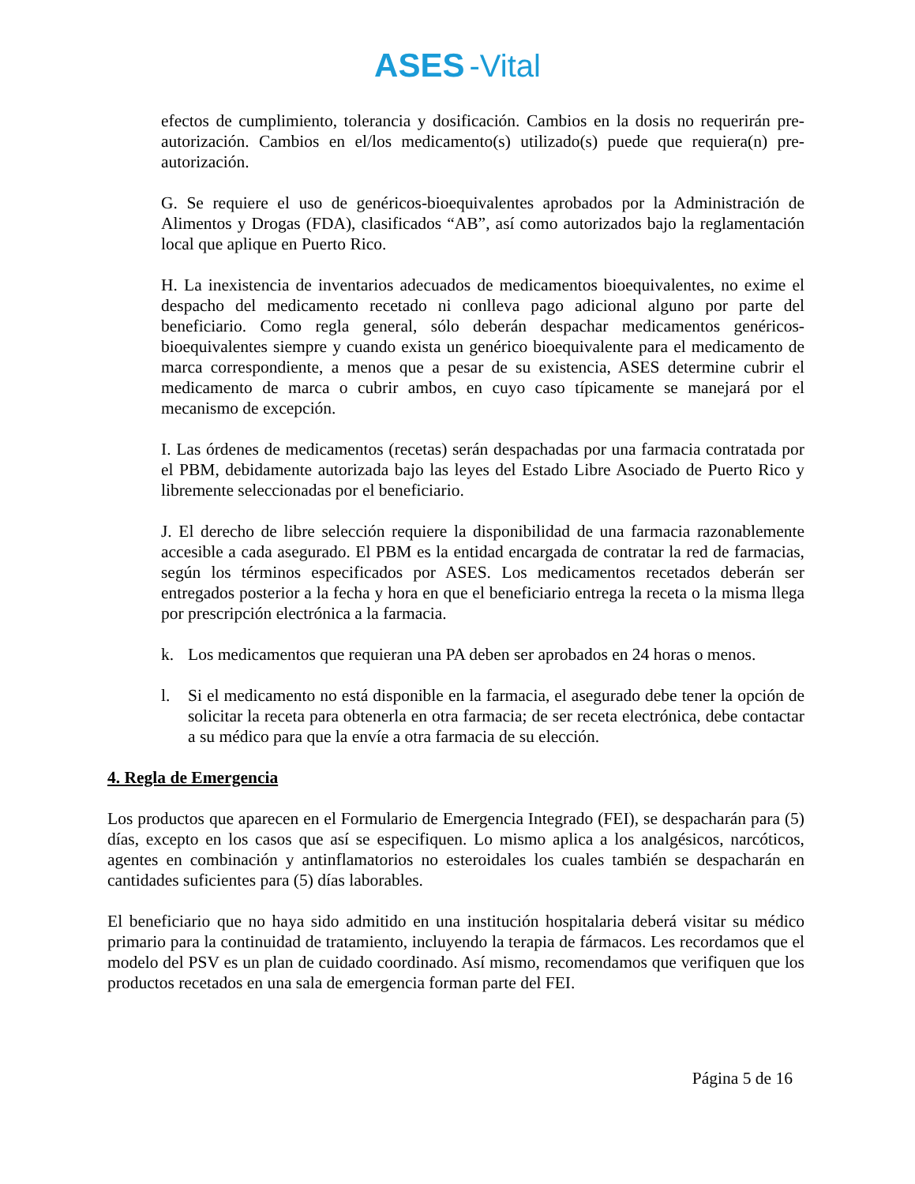ASES -Vital
efectos de cumplimiento, tolerancia y dosificación. Cambios en la dosis no requerirán pre-autorización. Cambios en el/los medicamento(s) utilizado(s) puede que requiera(n) pre-autorización.
G. Se requiere el uso de genéricos-bioequivalentes aprobados por la Administración de Alimentos y Drogas (FDA), clasificados “AB”, así como autorizados bajo la reglamentación local que aplique en Puerto Rico.
H. La inexistencia de inventarios adecuados de medicamentos bioequivalentes, no exime el despacho del medicamento recetado ni conlleva pago adicional alguno por parte del beneficiario. Como regla general, sólo deberán despachar medicamentos genéricos-bioequivalentes siempre y cuando exista un genérico bioequivalente para el medicamento de marca correspondiente, a menos que a pesar de su existencia, ASES determine cubrir el medicamento de marca o cubrir ambos, en cuyo caso típicamente se manejará por el mecanismo de excepción.
I. Las órdenes de medicamentos (recetas) serán despachadas por una farmacia contratada por el PBM, debidamente autorizada bajo las leyes del Estado Libre Asociado de Puerto Rico y libremente seleccionadas por el beneficiario.
J. El derecho de libre selección requiere la disponibilidad de una farmacia razonablemente accesible a cada asegurado. El PBM es la entidad encargada de contratar la red de farmacias, según los términos especificados por ASES. Los medicamentos recetados deberán ser entregados posterior a la fecha y hora en que el beneficiario entrega la receta o la misma llega por prescripción electrónica a la farmacia.
k. Los medicamentos que requieran una PA deben ser aprobados en 24 horas o menos.
l. Si el medicamento no está disponible en la farmacia, el asegurado debe tener la opción de solicitar la receta para obtenerla en otra farmacia; de ser receta electrónica, debe contactar a su médico para que la envíe a otra farmacia de su elección.
4. Regla de Emergencia
Los productos que aparecen en el Formulario de Emergencia Integrado (FEI), se despacharán para (5) días, excepto en los casos que así se especifiquen. Lo mismo aplica a los analgésicos, narcóticos, agentes en combinación y antinflamatorios no esteroidales los cuales también se despacharán en cantidades suficientes para (5) días laborables.
El beneficiario que no haya sido admitido en una institución hospitalaria deberá visitar su médico primario para la continuidad de tratamiento, incluyendo la terapia de fármacos. Les recordamos que el modelo del PSV es un plan de cuidado coordinado. Así mismo, recomendamos que verifiquen que los productos recetados en una sala de emergencia forman parte del FEI.
Página 5 de 16